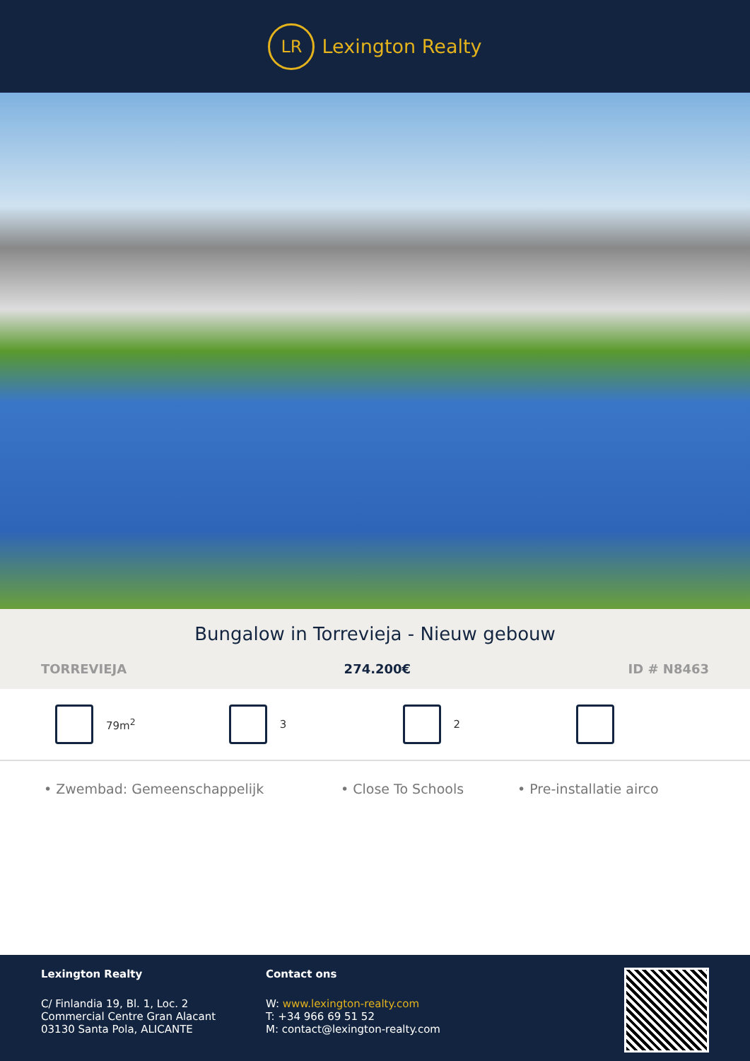LR
Lexington Realty
Bungalow in Torrevieja - Nieuw gebouw
TORREVIEJA 274.200€ ID # N8463
79m<sup>2</sup> 3 2
• Zwembad: Gemeenschappelijk • Close To Schools • Pre-installatie airco
Lexington Realty
C/ Finlandia 19, Bl. 1, Loc. 2
Commercial Centre Gran Alacant
03130 Santa Pola, ALICANTE
Contact ons
W: www.lexington-realty.com
T: +34 966 69 51 52
M: contact@lexington-realty.com